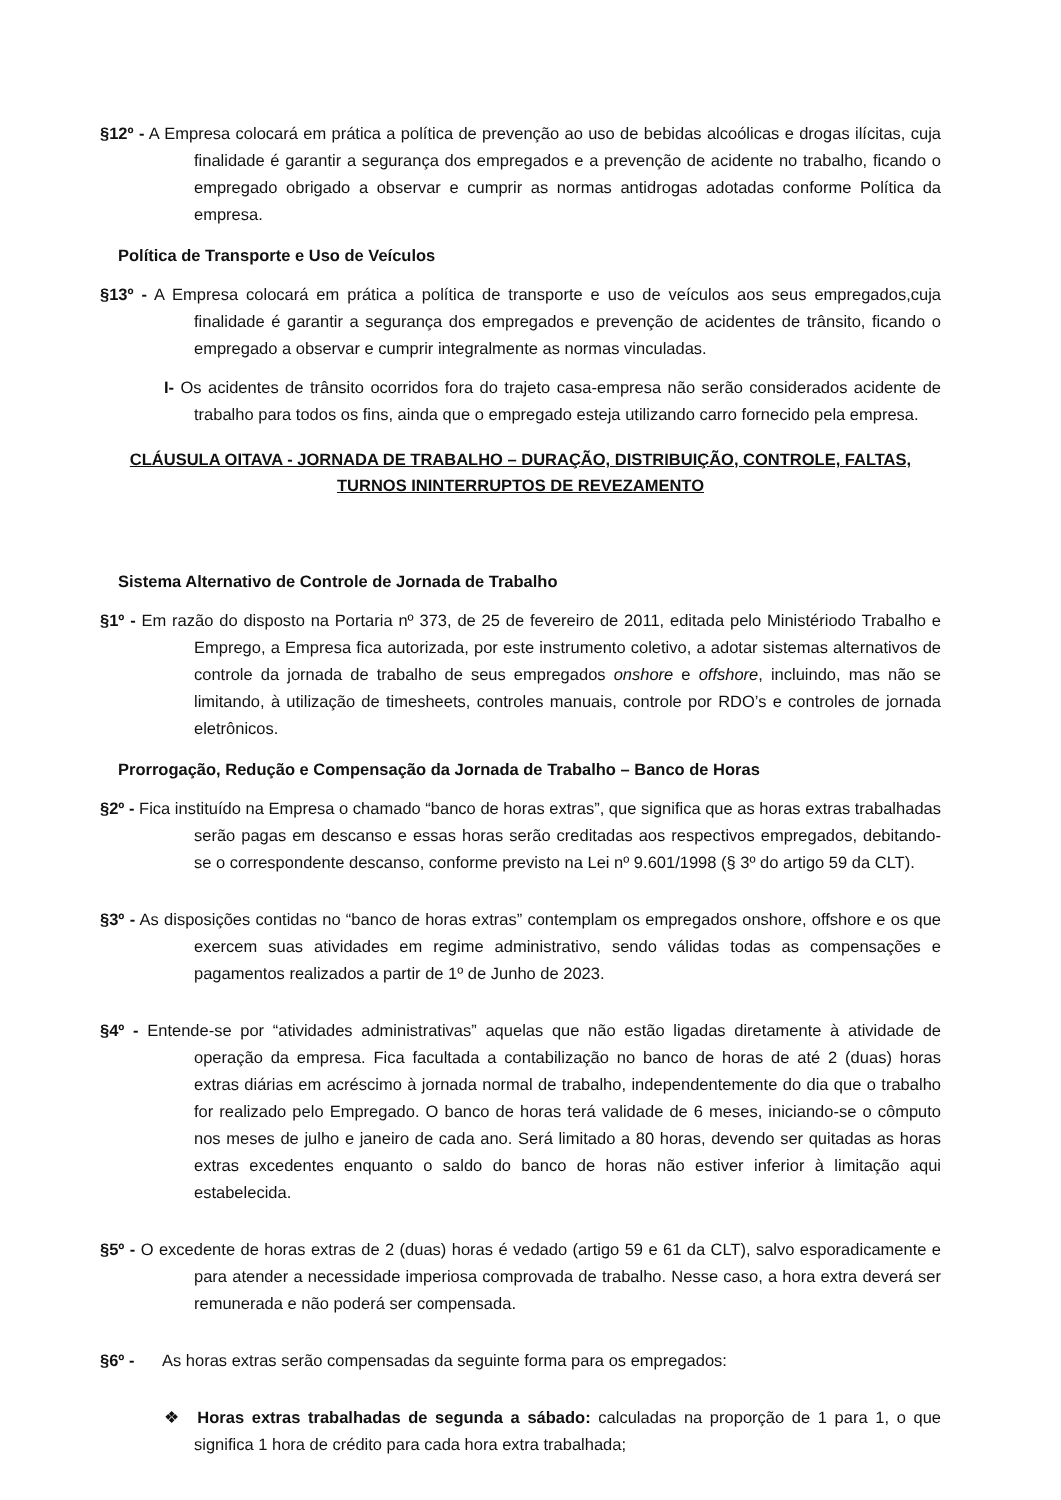§12º - A Empresa colocará em prática a política de prevenção ao uso de bebidas alcoólicas e drogas ilícitas, cuja finalidade é garantir a segurança dos empregados e a prevenção de acidente no trabalho, ficando o empregado obrigado a observar e cumprir as normas antidrogas adotadas conforme Política da empresa.
Política de Transporte e Uso de Veículos
§13º - A Empresa colocará em prática a política de transporte e uso de veículos aos seus empregados,cuja finalidade é garantir a segurança dos empregados e prevenção de acidentes de trânsito, ficando o empregado a observar e cumprir integralmente as normas vinculadas.
I- Os acidentes de trânsito ocorridos fora do trajeto casa-empresa não serão considerados acidente de trabalho para todos os fins, ainda que o empregado esteja utilizando carro fornecido pela empresa.
CLÁUSULA OITAVA - JORNADA DE TRABALHO – DURAÇÃO, DISTRIBUIÇÃO, CONTROLE, FALTAS,
TURNOS ININTERRUPTOS DE REVEZAMENTO
Sistema Alternativo de Controle de Jornada de Trabalho
§1º - Em razão do disposto na Portaria nº 373, de 25 de fevereiro de 2011, editada pelo Ministériodo Trabalho e Emprego, a Empresa fica autorizada, por este instrumento coletivo, a adotar sistemas alternativos de controle da jornada de trabalho de seus empregados onshore e offshore, incluindo, mas não se limitando, à utilização de timesheets, controles manuais, controle por RDO’s e controles de jornada eletrônicos.
Prorrogação, Redução e Compensação da Jornada de Trabalho – Banco de Horas
§2º - Fica instituído na Empresa o chamado “banco de horas extras”, que significa que as horas extras trabalhadas serão pagas em descanso e essas horas serão creditadas aos respectivos empregados, debitando-se o correspondente descanso, conforme previsto na Lei nº 9.601/1998 (§ 3º do artigo 59 da CLT).
§3º - As disposições contidas no “banco de horas extras” contemplam os empregados onshore, offshore e os que exercem suas atividades em regime administrativo, sendo válidas todas as compensações e pagamentos realizados a partir de 1º de Junho de 2023.
§4º - Entende-se por “atividades administrativas” aquelas que não estão ligadas diretamente à atividade de operação da empresa. Fica facultada a contabilização no banco de horas de até 2 (duas) horas extras diárias em acréscimo à jornada normal de trabalho, independentemente do dia que o trabalho for realizado pelo Empregado. O banco de horas terá validade de 6 meses, iniciando-se o cômputo nos meses de julho e janeiro de cada ano. Será limitado a 80 horas, devendo ser quitadas as horas extras excedentes enquanto o saldo do banco de horas não estiver inferior à limitação aqui estabelecida.
§5º - O excedente de horas extras de 2 (duas) horas é vedado (artigo 59 e 61 da CLT), salvo esporadicamente e para atender a necessidade imperiosa comprovada de trabalho. Nesse caso, a hora extra deverá ser remunerada e não poderá ser compensada.
§6º - As horas extras serão compensadas da seguinte forma para os empregados:
❖ Horas extras trabalhadas de segunda a sábado: calculadas na proporção de 1 para 1, o que significa 1 hora de crédito para cada hora extra trabalhada;